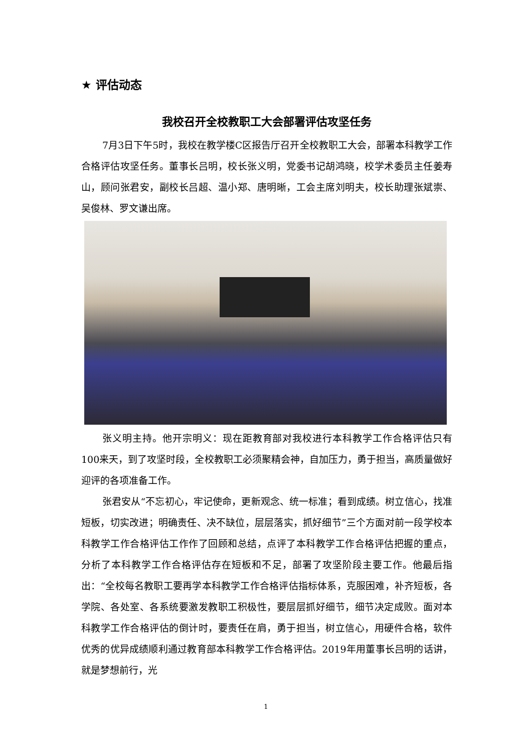★ 评估动态
我校召开全校教职工大会部署评估攻坚任务
7月3日下午5时，我校在教学楼C区报告厅召开全校教职工大会，部署本科教学工作合格评估攻坚任务。董事长吕明，校长张义明，党委书记胡鸿晓，校学术委员主任姜寿山，顾问张君安，副校长吕超、温小郑、唐明晰，工会主席刘明夫，校长助理张斌崇、吴俊林、罗文谦出席。
张义明主持。他开宗明义：现在距教育部对我校进行本科教学工作合格评估只有100来天，到了攻坚时段，全校教职工必须聚精会神，自加压力，勇于担当，高质量做好迎评的各项准备工作。
张君安从“不忘初心，牢记使命，更新观念、统一标准；看到成绩。树立信心，找准短板，切实改进；明确责任、决不缺位，层层落实，抓好细节”三个方面对前一段学校本科教学工作合格评估工作作了回顾和总结，点评了本科教学工作合格评估把握的重点，分析了本科教学工作合格评估存在短板和不足，部署了攻坚阶段主要工作。他最后指出：“全校每名教职工要再学本科教学工作合格评估指标体系，克服困难，补齐短板，各学院、各处室、各系统要激发教职工积极性，要层层抓好细节，细节决定成败。面对本科教学工作合格评估的倒计时，要责任在肩，勇于担当，树立信心，用硬件合格，软件优秀的优异成绩顺利通过教育部本科教学工作合格评估。2019年用董事长吕明的话讲，就是梦想前行，光
1